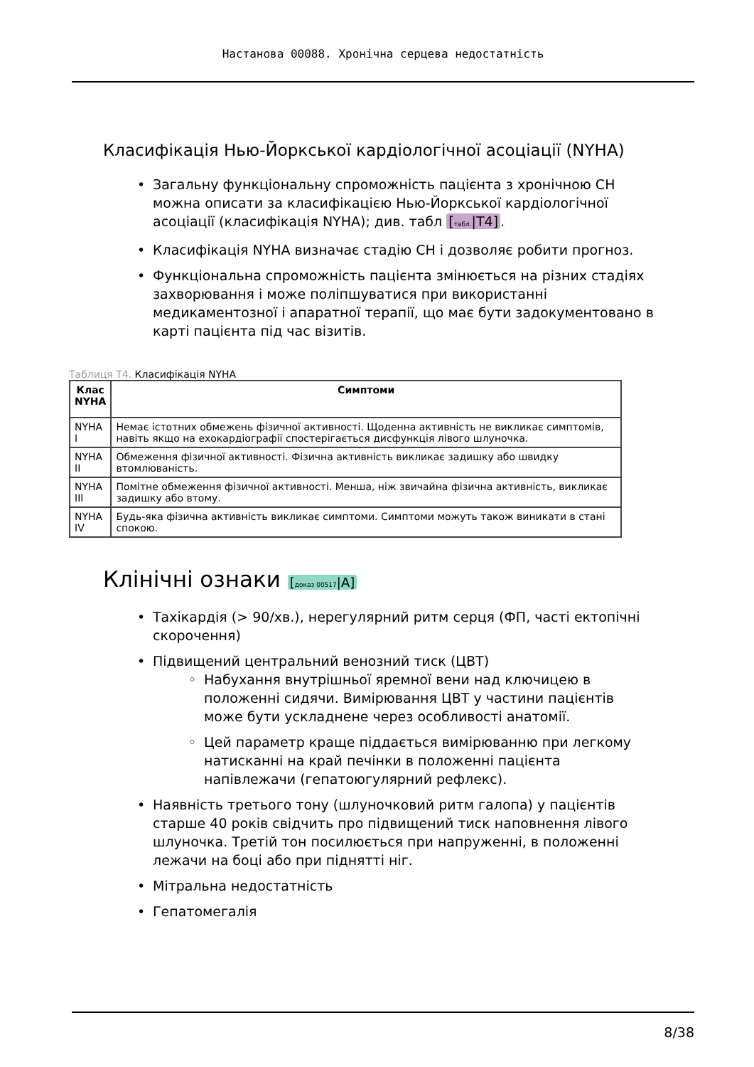Настанова 00088. Хронічна серцева недостатність
Класифікація Нью-Йоркської кардіологічної асоціації (NYHA)
• Загальну функціональну спроможність пацієнта з хронічною СН можна описати за класифікацією Нью-Йоркської кардіологічної асоціації (класифікація NYHA); див. табл [табл.|T4].
• Класифікація NYHA визначає стадію СН і дозволяє робити прогноз.
• Функціональна спроможність пацієнта змінюється на різних стадіях захворювання і може поліпшуватися при використанні медикаментозної і апаратної терапії, що має бути задокументовано в карті пацієнта під час візитів.
Таблиця T4. Класифікація NYHA
| Клас NYHA | Симптоми |
| --- | --- |
| NYHA I | Немає істотних обмежень фізичної активності. Щоденна активність не викликає симптомів, навіть якщо на ехокардіографії спостерігається дисфункція лівого шлуночка. |
| NYHA II | Обмеження фізичної активності. Фізична активність викликає задишку або швидку втомлюваність. |
| NYHA III | Помітне обмеження фізичної активності. Менша, ніж звичайна фізична активність, викликає задишку або втому. |
| NYHA IV | Будь-яка фізична активність викликає симптоми. Симптоми можуть також виникати в стані спокою. |
Клінічні ознаки [доказ 00517|A]
• Тахікардія (> 90/хв.), нерегулярний ритм серця (ФП, часті ектопічні скорочення)
• Підвищений центральний венозний тиск (ЦВТ)
◦ Набухання внутрішньої яремної вени над ключицею в положенні сидячи. Вимірювання ЦВТ у частини пацієнтів може бути ускладнене через особливості анатомії.
◦ Цей параметр краще піддається вимірюванню при легкому натисканні на край печінки в положенні пацієнта напівлежачи (гепатоюгулярний рефлекс).
• Наявність третього тону (шлуночковий ритм галопа) у пацієнтів старше 40 років свідчить про підвищений тиск наповнення лівого шлуночка. Третій тон посилюється при напруженні, в положенні лежачи на боці або при піднятті ніг.
• Мітральна недостатність
• Гепатомегалія
8/38